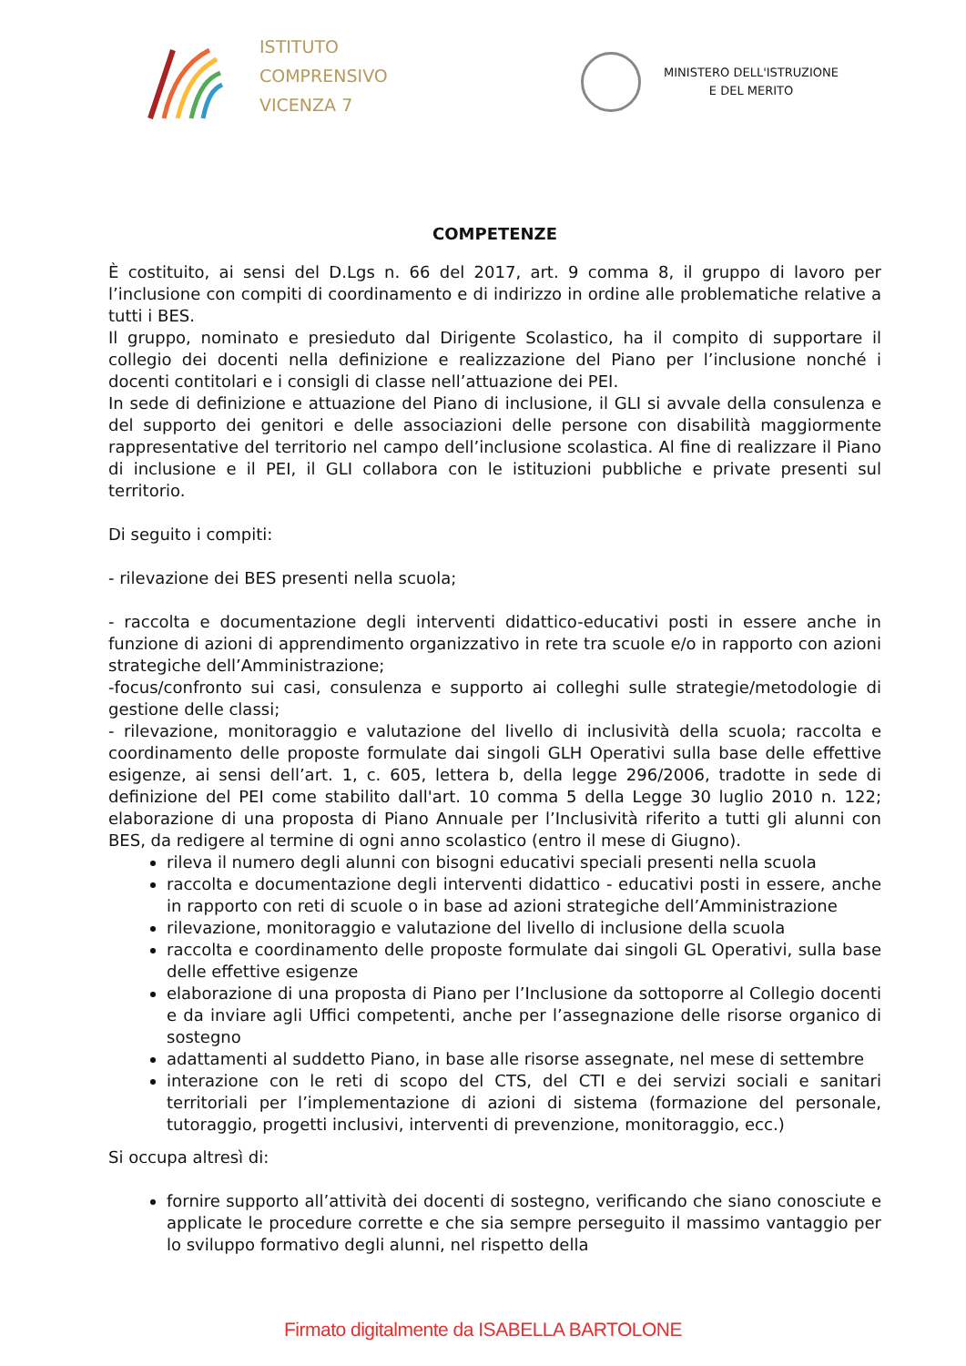ISTITUTO
COMPRENSIVO
VICENZA 7
MINISTERO DELL'ISTRUZIONE
E DEL MERITO
COMPETENZE
È costituito, ai sensi del D.Lgs n. 66 del 2017, art. 9 comma 8, il gruppo di lavoro per l’inclusione con compiti di coordinamento e di indirizzo in ordine alle problematiche relative a tutti i BES.
Il gruppo, nominato e presieduto dal Dirigente Scolastico, ha il compito di supportare il collegio dei docenti nella definizione e realizzazione del Piano per l’inclusione nonché i docenti contitolari e i consigli di classe nell’attuazione dei PEI.
In sede di definizione e attuazione del Piano di inclusione, il GLI si avvale della consulenza e del supporto dei genitori e delle associazioni delle persone con disabilità maggiormente rappresentative del territorio nel campo dell’inclusione scolastica. Al fine di realizzare il Piano di inclusione e il PEI, il GLI collabora con le istituzioni pubbliche e private presenti sul territorio.
Di seguito i compiti:
- rilevazione dei BES presenti nella scuola;
- raccolta e documentazione degli interventi didattico-educativi posti in essere anche in funzione di azioni di apprendimento organizzativo in rete tra scuole e/o in rapporto con azioni strategiche dell’Amministrazione;
-focus/confronto sui casi, consulenza e supporto ai colleghi sulle strategie/metodologie di gestione delle classi;
- rilevazione, monitoraggio e valutazione del livello di inclusività della scuola; raccolta e coordinamento delle proposte formulate dai singoli GLH Operativi sulla base delle effettive esigenze, ai sensi dell’art. 1, c. 605, lettera b, della legge 296/2006, tradotte in sede di definizione del PEI come stabilito dall'art. 10 comma 5 della Legge 30 luglio 2010 n. 122; elaborazione di una proposta di Piano Annuale per l’Inclusività riferito a tutti gli alunni con BES, da redigere al termine di ogni anno scolastico (entro il mese di Giugno).
rileva il numero degli alunni con bisogni educativi speciali presenti nella scuola
raccolta e documentazione degli interventi didattico - educativi posti in essere, anche in rapporto con reti di scuole o in base ad azioni strategiche dell’Amministrazione
rilevazione, monitoraggio e valutazione del livello di inclusione della scuola
raccolta e coordinamento delle proposte formulate dai singoli GL Operativi, sulla base delle effettive esigenze
elaborazione di una proposta di Piano per l’Inclusione da sottoporre al Collegio docenti e da inviare agli Uffici competenti, anche per l’assegnazione delle risorse organico di sostegno
adattamenti al suddetto Piano, in base alle risorse assegnate, nel mese di settembre
interazione con le reti di scopo del CTS, del CTI e dei servizi sociali e sanitari territoriali per l’implementazione di azioni di sistema (formazione del personale, tutoraggio, progetti inclusivi, interventi di prevenzione, monitoraggio, ecc.)
Si occupa altresì di:
fornire supporto all’attività dei docenti di sostegno, verificando che siano conosciute e applicate le procedure corrette e che sia sempre perseguito il massimo vantaggio per lo sviluppo formativo degli alunni, nel rispetto della
Firmato digitalmente da ISABELLA BARTOLONE